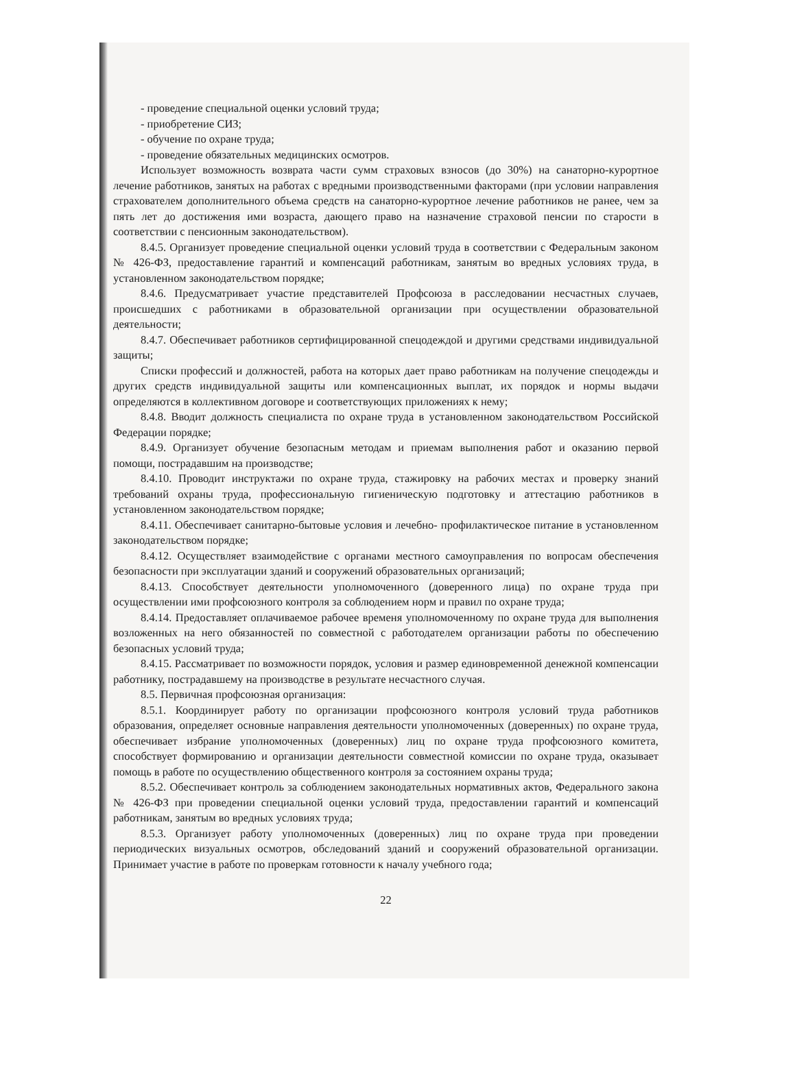- проведение специальной оценки условий труда;
- приобретение СИЗ;
- обучение по охране труда;
- проведение обязательных медицинских осмотров.
Использует возможность возврата части сумм страховых взносов (до 30%) на санаторно-курортное лечение работников, занятых на работах с вредными производственными факторами (при условии направления страхователем дополнительного объема средств на санаторно-курортное лечение работников не ранее, чем за пять лет до достижения ими возраста, дающего право на назначение страховой пенсии по старости в соответствии с пенсионным законодательством).
8.4.5. Организует проведение специальной оценки условий труда в соответствии с Федеральным законом № 426-ФЗ, предоставление гарантий и компенсаций работникам, занятым во вредных условиях труда, в установленном законодательством порядке;
8.4.6. Предусматривает участие представителей Профсоюза в расследовании несчастных случаев, происшедших с работниками в образовательной организации при осуществлении образовательной деятельности;
8.4.7. Обеспечивает работников сертифицированной спецодеждой и другими средствами индивидуальной защиты;
Списки профессий и должностей, работа на которых дает право работникам на получение спецодежды и других средств индивидуальной защиты или компенсационных выплат, их порядок и нормы выдачи определяются в коллективном договоре и соответствующих приложениях к нему;
8.4.8. Вводит должность специалиста по охране труда в установленном законодательством Российской Федерации порядке;
8.4.9. Организует обучение безопасным методам и приемам выполнения работ и оказанию первой помощи, пострадавшим на производстве;
8.4.10. Проводит инструктажи по охране труда, стажировку на рабочих местах и проверку знаний требований охраны труда, профессиональную гигиеническую подготовку и аттестацию работников в установленном законодательством порядке;
8.4.11. Обеспечивает санитарно-бытовые условия и лечебно- профилактическое питание в установленном законодательством порядке;
8.4.12. Осуществляет взаимодействие с органами местного самоуправления по вопросам обеспечения безопасности при эксплуатации зданий и сооружений образовательных организаций;
8.4.13. Способствует деятельности уполномоченного (доверенного лица) по охране труда при осуществлении ими профсоюзного контроля за соблюдением норм и правил по охране труда;
8.4.14. Предоставляет оплачиваемое рабочее временя уполномоченному по охране труда для выполнения возложенных на него обязанностей по совместной с работодателем организации работы по обеспечению безопасных условий труда;
8.4.15. Рассматривает по возможности порядок, условия и размер единовременной денежной компенсации работнику, пострадавшему на производстве в результате несчастного случая.
8.5. Первичная профсоюзная организация:
8.5.1. Координирует работу по организации профсоюзного контроля условий труда работников образования, определяет основные направления деятельности уполномоченных (доверенных) по охране труда, обеспечивает избрание уполномоченных (доверенных) лиц по охране труда профсоюзного комитета, способствует формированию и организации деятельности совместной комиссии по охране труда, оказывает помощь в работе по осуществлению общественного контроля за состоянием охраны труда;
8.5.2. Обеспечивает контроль за соблюдением законодательных нормативных актов, Федерального закона № 426-ФЗ при проведении специальной оценки условий труда, предоставлении гарантий и компенсаций работникам, занятым во вредных условиях труда;
8.5.3. Организует работу уполномоченных (доверенных) лиц по охране труда при проведении периодических визуальных осмотров, обследований зданий и сооружений образовательной организации. Принимает участие в работе по проверкам готовности к началу учебного года;
22